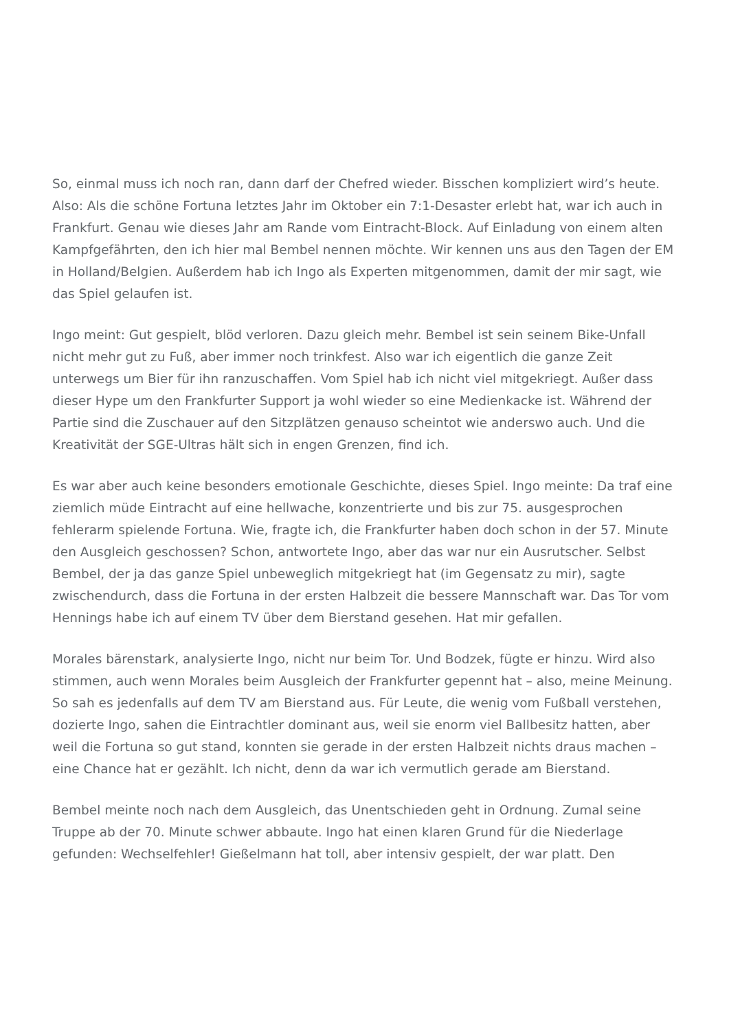So, einmal muss ich noch ran, dann darf der Chefred wieder. Bisschen kompliziert wird’s heute. Also: Als die schöne Fortuna letztes Jahr im Oktober ein 7:1-Desaster erlebt hat, war ich auch in Frankfurt. Genau wie dieses Jahr am Rande vom Eintracht-Block. Auf Einladung von einem alten Kampfgefährten, den ich hier mal Bembel nennen möchte. Wir kennen uns aus den Tagen der EM in Holland/Belgien. Außerdem hab ich Ingo als Experten mitgenommen, damit der mir sagt, wie das Spiel gelaufen ist.
Ingo meint: Gut gespielt, blöd verloren. Dazu gleich mehr. Bembel ist sein seinem Bike-Unfall nicht mehr gut zu Fuß, aber immer noch trinkfest. Also war ich eigentlich die ganze Zeit unterwegs um Bier für ihn ranzuschaffen. Vom Spiel hab ich nicht viel mitgekriegt. Außer dass dieser Hype um den Frankfurter Support ja wohl wieder so eine Medienkacke ist. Während der Partie sind die Zuschauer auf den Sitzplätzen genauso scheintot wie anderswo auch. Und die Kreativität der SGE-Ultras hält sich in engen Grenzen, find ich.
Es war aber auch keine besonders emotionale Geschichte, dieses Spiel. Ingo meinte: Da traf eine ziemlich müde Eintracht auf eine hellwache, konzentrierte und bis zur 75. ausgesprochen fehlerarm spielende Fortuna. Wie, fragte ich, die Frankfurter haben doch schon in der 57. Minute den Ausgleich geschossen? Schon, antwortete Ingo, aber das war nur ein Ausrutscher. Selbst Bembel, der ja das ganze Spiel unbeweglich mitgekriegt hat (im Gegensatz zu mir), sagte zwischendurch, dass die Fortuna in der ersten Halbzeit die bessere Mannschaft war. Das Tor vom Hennings habe ich auf einem TV über dem Bierstand gesehen. Hat mir gefallen.
Morales bärenstark, analysierte Ingo, nicht nur beim Tor. Und Bodzek, fügte er hinzu. Wird also stimmen, auch wenn Morales beim Ausgleich der Frankfurter gepennt hat – also, meine Meinung. So sah es jedenfalls auf dem TV am Bierstand aus. Für Leute, die wenig vom Fußball verstehen, dozierte Ingo, sahen die Eintrachtler dominant aus, weil sie enorm viel Ballbesitz hatten, aber weil die Fortuna so gut stand, konnten sie gerade in der ersten Halbzeit nichts draus machen – eine Chance hat er gezählt. Ich nicht, denn da war ich vermutlich gerade am Bierstand.
Bembel meinte noch nach dem Ausgleich, das Unentschieden geht in Ordnung. Zumal seine Truppe ab der 70. Minute schwer abbaute. Ingo hat einen klaren Grund für die Niederlage gefunden: Wechselfehler! Gießelmann hat toll, aber intensiv gespielt, der war platt. Den